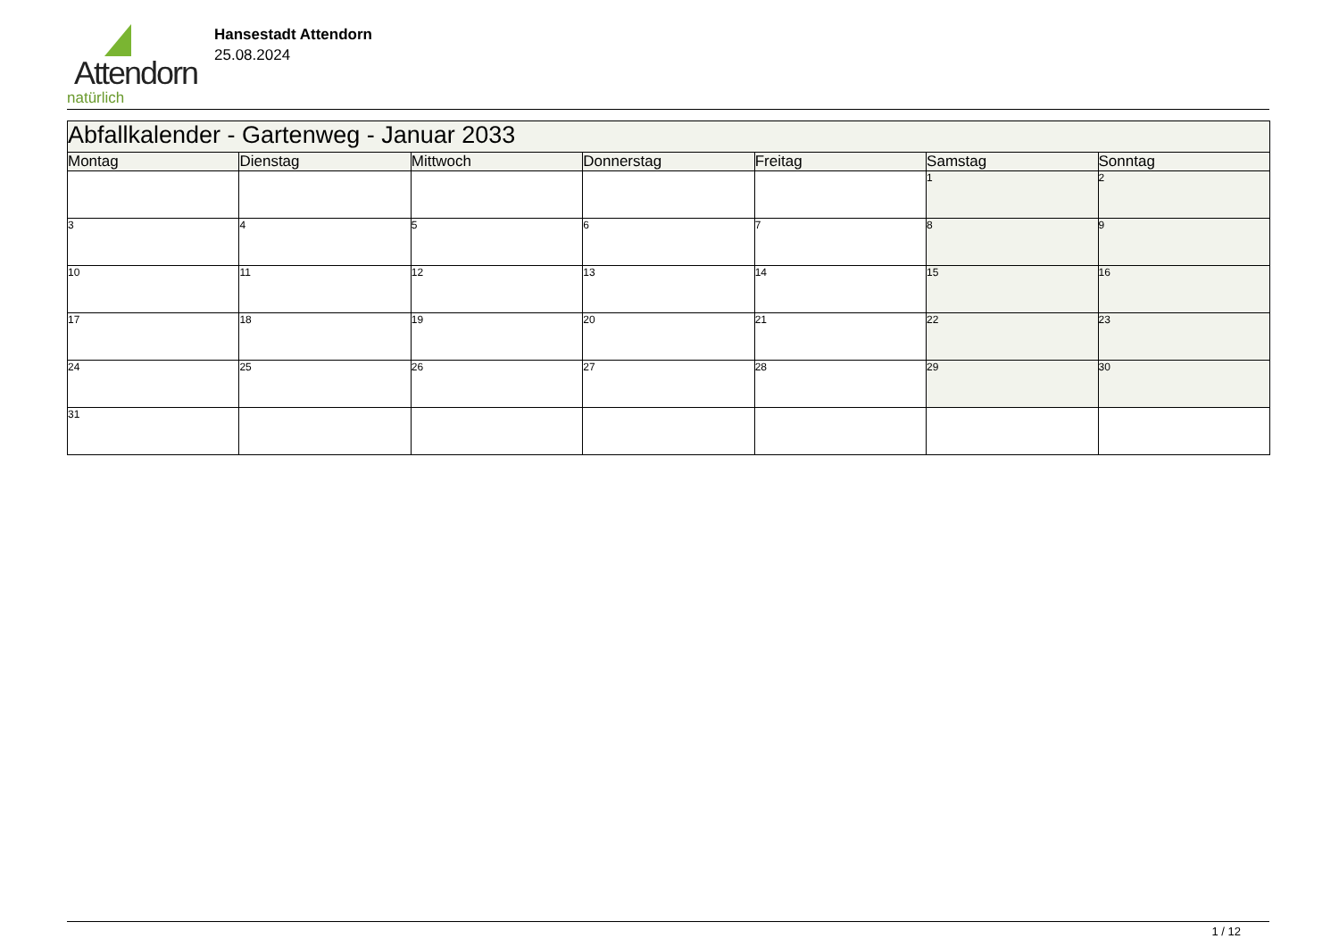Attendorn
natürlich
Hansestadt Attendorn
25.08.2024
| Abfallkalender - Gartenweg - Januar 2033 | | | | | | |
| --- | --- | --- | --- | --- | --- | --- |
| Montag | Dienstag | Mittwoch | Donnerstag | Freitag | Samstag | Sonntag |
| | | | | | 1 | 2 |
| 3 | 4 | 5 | 6 | 7 | 8 | 9 |
| 10 | 11 | 12 | 13 | 14 | 15 | 16 |
| 17 | 18 | 19 | 20 | 21 | 22 | 23 |
| 24 | 25 | 26 | 27 | 28 | 29 | 30 |
| 31 | | | | | | |
1 / 12